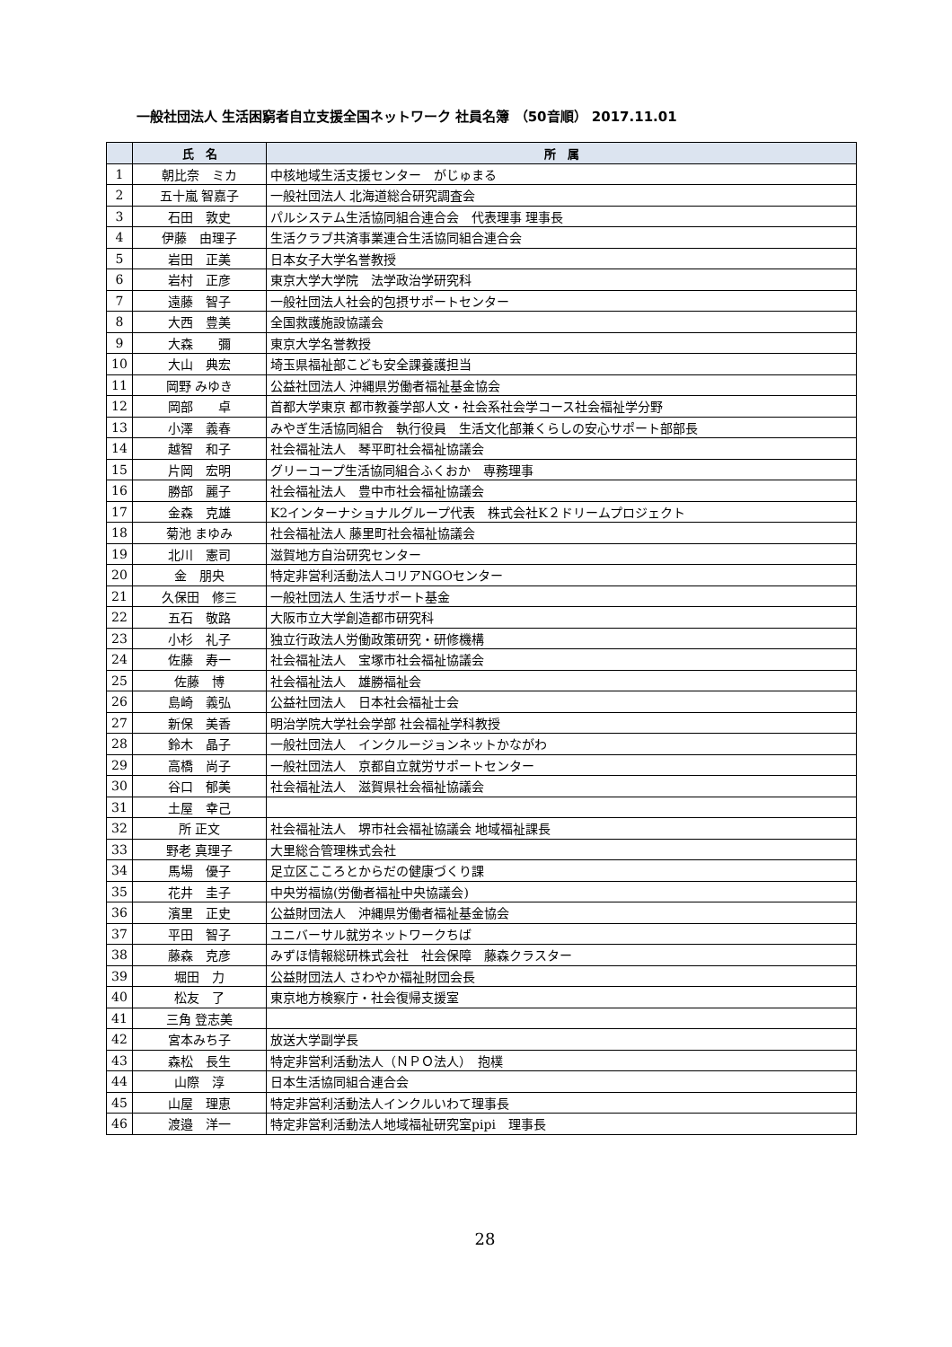一般社団法人 生活困窮者自立支援全国ネットワーク 社員名簿 （50音順） 2017.11.01
| | 氏 名 | 所 属 |
| --- | --- | --- |
| 1 | 朝比奈 ミカ | 中核地域生活支援センター がじゅまる |
| 2 | 五十嵐 智嘉子 | 一般社団法人 北海道総合研究調査会 |
| 3 | 石田 敦史 | パルシステム生活協同組合連合会 代表理事 理事長 |
| 4 | 伊藤 由理子 | 生活クラブ共済事業連合生活協同組合連合会 |
| 5 | 岩田 正美 | 日本女子大学名誉教授 |
| 6 | 岩村 正彦 | 東京大学大学院 法学政治学研究科 |
| 7 | 遠藤 智子 | 一般社団法人社会的包摂サポートセンター |
| 8 | 大西 豊美 | 全国救護施設協議会 |
| 9 | 大森 彌 | 東京大学名誉教授 |
| 10 | 大山 典宏 | 埼玉県福祉部こども安全課養護担当 |
| 11 | 岡野 みゆき | 公益社団法人 沖縄県労働者福祉基金協会 |
| 12 | 岡部 卓 | 首都大学東京 都市教養学部人文・社会系社会学コース社会福祉学分野 |
| 13 | 小澤 義春 | みやぎ生活協同組合 執行役員 生活文化部兼くらしの安心サポート部部長 |
| 14 | 越智 和子 | 社会福祉法人 琴平町社会福祉協議会 |
| 15 | 片岡 宏明 | グリーコープ生活協同組合ふくおか 専務理事 |
| 16 | 勝部 麗子 | 社会福祉法人 豊中市社会福祉協議会 |
| 17 | 金森 克雄 | K2インターナショナルグループ代表 株式会社K２ドリームプロジェクト |
| 18 | 菊池 まゆみ | 社会福祉法人 藤里町社会福祉協議会 |
| 19 | 北川 憲司 | 滋賀地方自治研究センター |
| 20 | 金 朋央 | 特定非営利活動法人コリアNGOセンター |
| 21 | 久保田 修三 | 一般社団法人 生活サポート基金 |
| 22 | 五石 敬路 | 大阪市立大学創造都市研究科 |
| 23 | 小杉 礼子 | 独立行政法人労働政策研究・研修機構 |
| 24 | 佐藤 寿一 | 社会福祉法人 宝塚市社会福祉協議会 |
| 25 | 佐藤 博 | 社会福祉法人 雄勝福祉会 |
| 26 | 島崎 義弘 | 公益社団法人 日本社会福祉士会 |
| 27 | 新保 美香 | 明治学院大学社会学部 社会福祉学科教授 |
| 28 | 鈴木 晶子 | 一般社団法人 インクルージョンネットかながわ |
| 29 | 高橋 尚子 | 一般社団法人 京都自立就労サポートセンター |
| 30 | 谷口 郁美 | 社会福祉法人 滋賀県社会福祉協議会 |
| 31 | 土屋 幸己 | |
| 32 | 所 正文 | 社会福祉法人 堺市社会福祉協議会 地域福祉課長 |
| 33 | 野老 真理子 | 大里総合管理株式会社 |
| 34 | 馬場 優子 | 足立区こころとからだの健康づくり課 |
| 35 | 花井 圭子 | 中央労福協(労働者福祉中央協議会) |
| 36 | 濱里 正史 | 公益財団法人 沖縄県労働者福祉基金協会 |
| 37 | 平田 智子 | ユニバーサル就労ネットワークちば |
| 38 | 藤森 克彦 | みずほ情報総研株式会社 社会保障 藤森クラスター |
| 39 | 堀田 力 | 公益財団法人 さわやか福祉財団会長 |
| 40 | 松友 了 | 東京地方検察庁・社会復帰支援室 |
| 41 | 三角 登志美 | |
| 42 | 宮本みち子 | 放送大学副学長 |
| 43 | 森松 長生 | 特定非営利活動法人（ＮＰＯ法人） 抱樸 |
| 44 | 山際 淳 | 日本生活協同組合連合会 |
| 45 | 山屋 理恵 | 特定非営利活動法人インクルいわて理事長 |
| 46 | 渡邉 洋一 | 特定非営利活動法人地域福祉研究室pipi 理事長 |
28